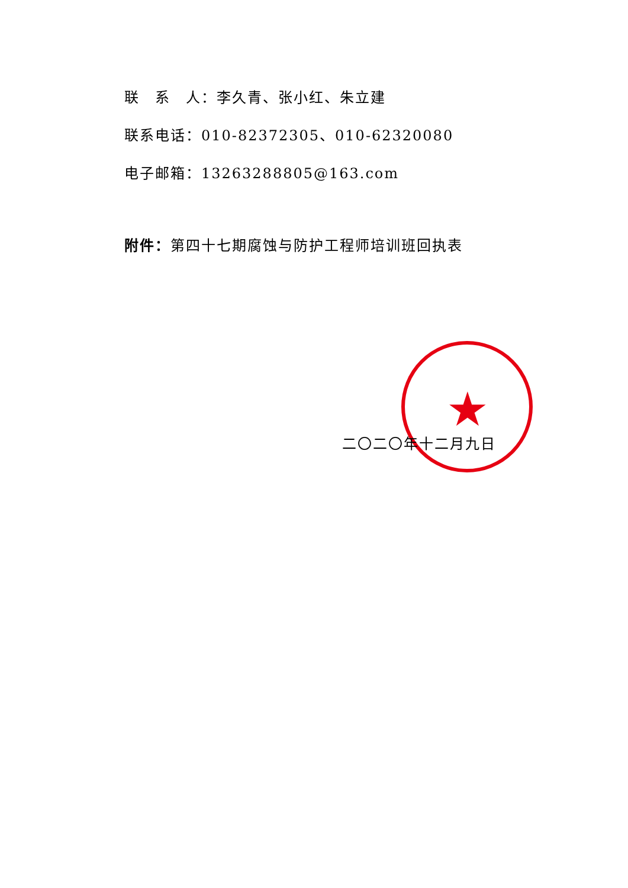联　系　人：李久青、张小红、朱立建
联系电话：010-82372305、010-62320080
电子邮箱：13263288805@163.com
附件：第四十七期腐蚀与防护工程师培训班回执表
★
二〇二〇年十二月九日